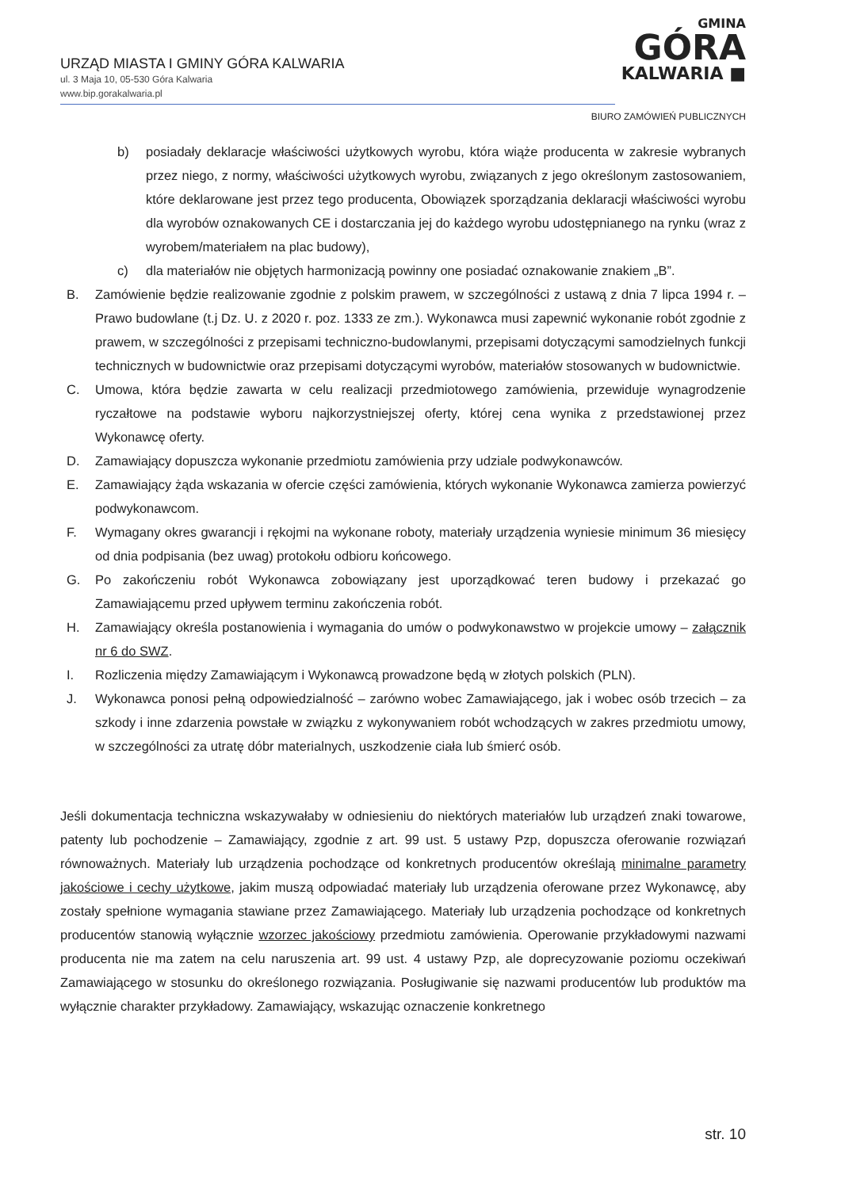URZĄD MIASTA I GMINY GÓRA KALWARIA
ul. 3 Maja 10, 05-530 Góra Kalwaria
www.bip.gorakalwaria.pl
GMINA
GÓRA
KALWARIA ■
BIURO ZAMÓWIEŃ PUBLICZNYCH
b) posiadały deklaracje właściwości użytkowych wyrobu, która wiąże producenta w zakresie wybranych przez niego, z normy, właściwości użytkowych wyrobu, związanych z jego określonym zastosowaniem, które deklarowane jest przez tego producenta, Obowiązek sporządzania deklaracji właściwości wyrobu dla wyrobów oznakowanych CE i dostarczania jej do każdego wyrobu udostępnianego na rynku (wraz z wyrobem/materiałem na plac budowy),
c) dla materiałów nie objętych harmonizacją powinny one posiadać oznakowanie znakiem „B”.
B. Zamówienie będzie realizowanie zgodnie z polskim prawem, w szczególności z ustawą z dnia 7 lipca 1994 r. – Prawo budowlane (t.j Dz. U. z 2020 r. poz. 1333 ze zm.). Wykonawca musi zapewnić wykonanie robót zgodnie z prawem, w szczególności z przepisami techniczno-budowlanymi, przepisami dotyczącymi samodzielnych funkcji technicznych w budownictwie oraz przepisami dotyczącymi wyrobów, materiałów stosowanych w budownictwie.
C. Umowa, która będzie zawarta w celu realizacji przedmiotowego zamówienia, przewiduje wynagrodzenie ryczałtowe na podstawie wyboru najkorzystniejszej oferty, której cena wynika z przedstawionej przez Wykonawcę oferty.
D. Zamawiający dopuszcza wykonanie przedmiotu zamówienia przy udziale podwykonawców.
E. Zamawiający żąda wskazania w ofercie części zamówienia, których wykonanie Wykonawca zamierza powierzyć podwykonawcom.
F. Wymagany okres gwarancji i rękojmi na wykonane roboty, materiały urządzenia wyniesie minimum 36 miesięcy od dnia podpisania (bez uwag) protokołu odbioru końcowego.
G. Po zakończeniu robót Wykonawca zobowiązany jest uporządkować teren budowy i przekazać go Zamawiającemu przed upływem terminu zakończenia robót.
H. Zamawiający określa postanowienia i wymagania do umów o podwykonawstwo w projekcie umowy – załącznik nr 6 do SWZ.
I. Rozliczenia między Zamawiającym i Wykonawcą prowadzone będą w złotych polskich (PLN).
J. Wykonawca ponosi pełną odpowiedzialność – zarówno wobec Zamawiającego, jak i wobec osób trzecich – za szkody i inne zdarzenia powstałe w związku z wykonywaniem robót wchodzących w zakres przedmiotu umowy, w szczególności za utratę dóbr materialnych, uszkodzenie ciała lub śmierć osób.
Jeśli dokumentacja techniczna wskazywałaby w odniesieniu do niektórych materiałów lub urządzeń znaki towarowe, patenty lub pochodzenie – Zamawiający, zgodnie z art. 99 ust. 5 ustawy Pzp, dopuszcza oferowanie rozwiązań równoważnych. Materiały lub urządzenia pochodzące od konkretnych producentów określają minimalne parametry jakościowe i cechy użytkowe, jakim muszą odpowiadać materiały lub urządzenia oferowane przez Wykonawcę, aby zostały spełnione wymagania stawiane przez Zamawiającego. Materiały lub urządzenia pochodzące od konkretnych producentów stanowią wyłącznie wzorzec jakościowy przedmiotu zamówienia. Operowanie przykładowymi nazwami producenta nie ma zatem na celu naruszenia art. 99 ust. 4 ustawy Pzp, ale doprecyzowanie poziomu oczekiwań Zamawiającego w stosunku do określonego rozwiązania. Posługiwanie się nazwami producentów lub produktów ma wyłącznie charakter przykładowy. Zamawiający, wskazując oznaczenie konkretnego
str. 10